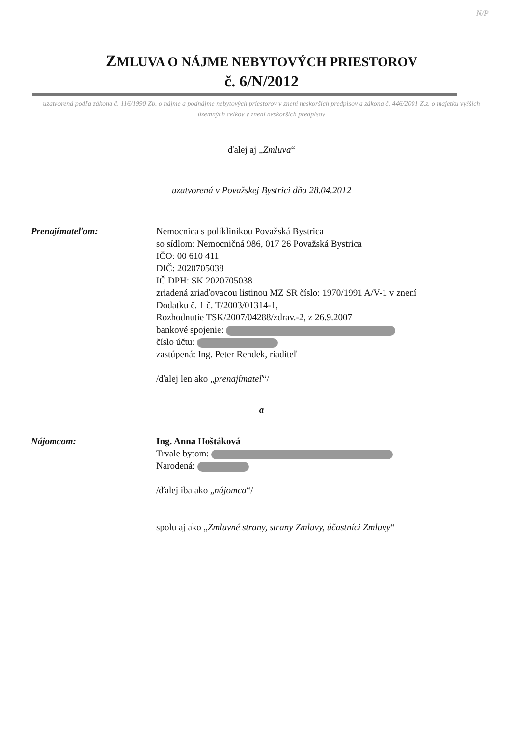N/P
ZMLUVA O NÁJME NEBYTOVÝCH PRIESTOROV
č. 6/N/2012
uzatvorená podľa zákona č. 116/1990 Zb. o nájme a podnájme nebytových priestorov v znení neskorších predpisov a zákona č. 446/2001 Z.z. o majetku vyšších územných celkov v znení neskorších predpisov
ďalej aj „Zmluva“
uzatvorená v Považskej Bystrici dňa 28.04.2012
Prenajímateľom: Nemocnica s poliklinikou Považská Bystrica
so sídlom: Nemocničná 986, 017 26 Považská Bystrica
IČO: 00 610 411
DIČ: 2020705038
IČ DPH: SK 2020705038
zriadená zriaďovacou listinou MZ SR číslo: 1970/1991 A/V-1 v znení
Dodatku č. 1 č. T/2003/01314-1,
Rozhodnutie TSK/2007/04288/zdrav.-2, z 26.9.2007
bankové spojenie:
číslo účtu:
zastúpená: Ing. Peter Rendek, riaditeľ
/ďalej len ako „prenajímateľ“/
a
Nájomcom: Ing. Anna Hoštáková
Trvale bytom:
Narodená:
/ďalej iba ako „nájomca“/
spolu aj ako „Zmluvné strany, strany Zmluvy, účastníci Zmluvy“